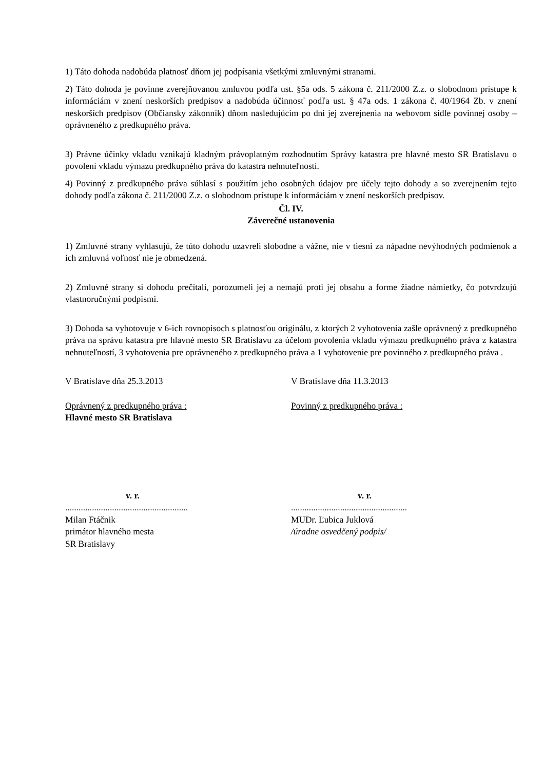1) Táto dohoda nadobúda platnosť dňom jej podpísania všetkými zmluvnými stranami.
2) Táto dohoda je povinne zverejňovanou zmluvou podľa ust. §5a ods. 5 zákona č. 211/2000 Z.z. o slobodnom prístupe k informáciám v znení neskorších predpisov a nadobúda účinnosť podľa ust. § 47a ods. 1 zákona č. 40/1964 Zb. v znení neskorších predpisov (Občiansky zákonník) dňom nasledujúcim po dni jej zverejnenia na webovom sídle povinnej osoby – oprávneného z predkupného práva.
3) Právne účinky vkladu vznikajú kladným právoplatným rozhodnutím Správy katastra pre hlavné mesto SR Bratislavu o povolení vkladu výmazu predkupného práva do katastra nehnuteľností.
4) Povinný z predkupného práva súhlasí s použitím jeho osobných údajov pre účely tejto dohody a so zverejnením tejto dohody podľa zákona č. 211/2000 Z.z. o slobodnom prístupe k informáciám v znení neskorších predpisov.
Čl. IV.
Záverečné ustanovenia
1) Zmluvné strany vyhlasujú, že túto dohodu uzavreli slobodne a vážne, nie v tiesni za nápadne nevýhodných podmienok a ich zmluvná voľnosť nie je obmedzená.
2) Zmluvné strany si dohodu prečítali, porozumeli jej a nemajú proti jej obsahu a forme žiadne námietky, čo potvrdzujú vlastnoručnými podpismi.
3) Dohoda sa vyhotovuje v 6-ich rovnopisoch s platnosťou originálu, z ktorých 2 vyhotovenia zašle oprávnený z predkupného práva na správu katastra pre hlavné mesto SR Bratislavu za účelom povolenia vkladu výmazu predkupného práva z katastra nehnuteľností, 3 vyhotovenia pre oprávneného z predkupného práva a 1 vyhotovenie pre povinného z predkupného práva .
V Bratislave dňa 25.3.2013 V Bratislave dňa 11.3.2013
Oprávnený z predkupného práva :
Hlavné mesto SR Bratislava
Povinný z predkupného práva :
v. r.
.......................................................
Milan Ftáčnik
primátor hlavného mesta
SR Bratislavy
v. r.
....................................................
MUDr. Ľubica Juklová
/úradne osvedčený podpis/